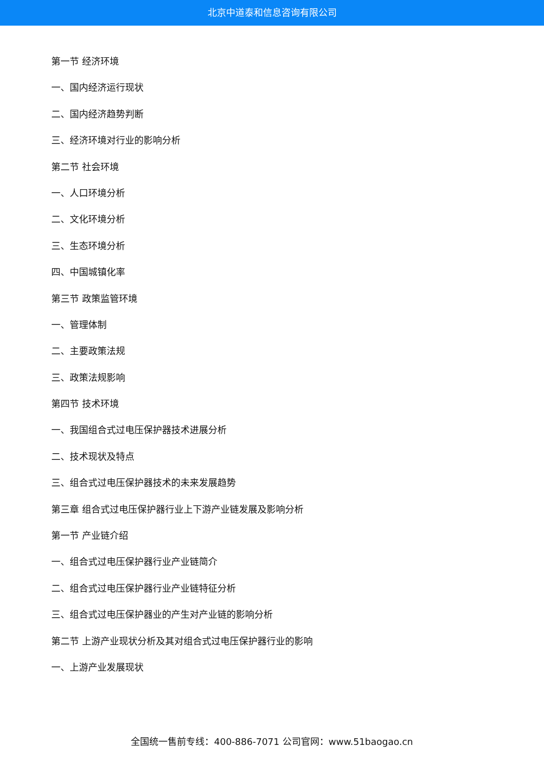北京中道泰和信息咨询有限公司
第一节 经济环境
一、国内经济运行现状
二、国内经济趋势判断
三、经济环境对行业的影响分析
第二节 社会环境
一、人口环境分析
二、文化环境分析
三、生态环境分析
四、中国城镇化率
第三节 政策监管环境
一、管理体制
二、主要政策法规
三、政策法规影响
第四节 技术环境
一、我国组合式过电压保护器技术进展分析
二、技术现状及特点
三、组合式过电压保护器技术的未来发展趋势
第三章 组合式过电压保护器行业上下游产业链发展及影响分析
第一节 产业链介绍
一、组合式过电压保护器行业产业链简介
二、组合式过电压保护器行业产业链特征分析
三、组合式过电压保护器业的产生对产业链的影响分析
第二节 上游产业现状分析及其对组合式过电压保护器行业的影响
一、上游产业发展现状
全国统一售前专线：400-886-7071 公司官网：www.51baogao.cn